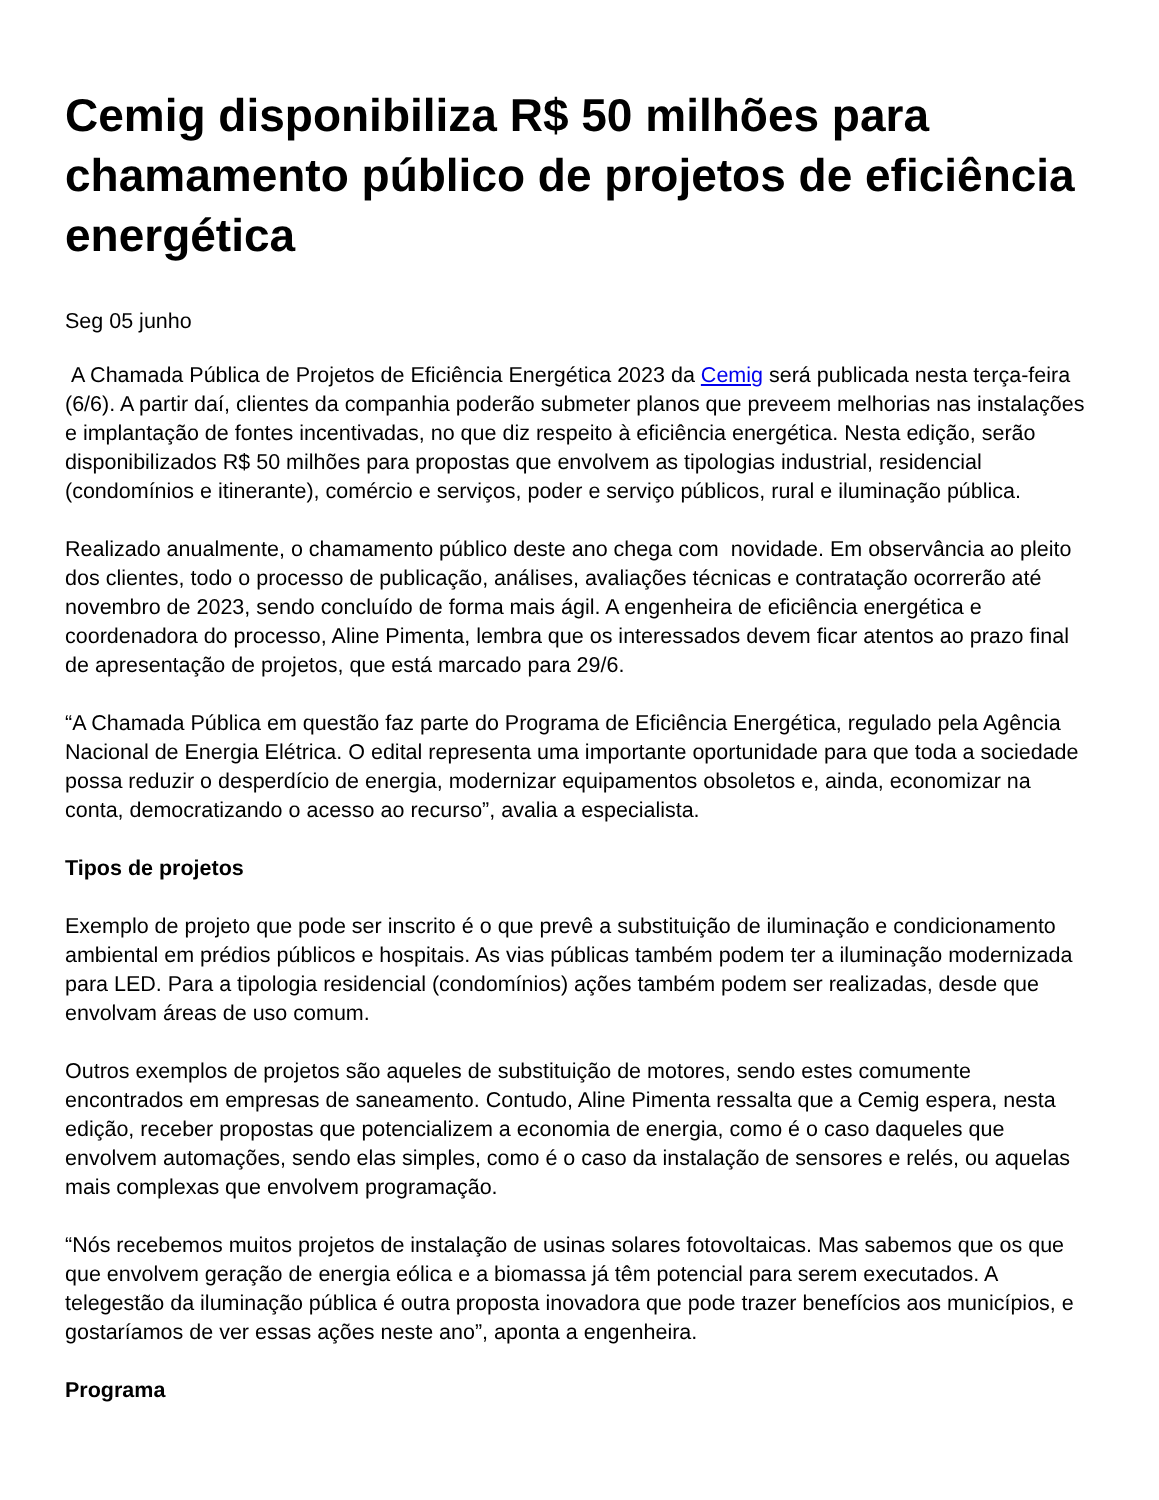Cemig disponibiliza R$ 50 milhões para chamamento público de projetos de eficiência energética
Seg 05 junho
A Chamada Pública de Projetos de Eficiência Energética 2023 da Cemig será publicada nesta terça-feira (6/6). A partir daí, clientes da companhia poderão submeter planos que preveem melhorias nas instalações e implantação de fontes incentivadas, no que diz respeito à eficiência energética. Nesta edição, serão disponibilizados R$ 50 milhões para propostas que envolvem as tipologias industrial, residencial (condomínios e itinerante), comércio e serviços, poder e serviço públicos, rural e iluminação pública.
Realizado anualmente, o chamamento público deste ano chega com novidade. Em observância ao pleito dos clientes, todo o processo de publicação, análises, avaliações técnicas e contratação ocorrerão até novembro de 2023, sendo concluído de forma mais ágil. A engenheira de eficiência energética e coordenadora do processo, Aline Pimenta, lembra que os interessados devem ficar atentos ao prazo final de apresentação de projetos, que está marcado para 29/6.
“A Chamada Pública em questão faz parte do Programa de Eficiência Energética, regulado pela Agência Nacional de Energia Elétrica. O edital representa uma importante oportunidade para que toda a sociedade possa reduzir o desperdício de energia, modernizar equipamentos obsoletos e, ainda, economizar na conta, democratizando o acesso ao recurso”, avalia a especialista.
Tipos de projetos
Exemplo de projeto que pode ser inscrito é o que prevê a substituição de iluminação e condicionamento ambiental em prédios públicos e hospitais. As vias públicas também podem ter a iluminação modernizada para LED. Para a tipologia residencial (condomínios) ações também podem ser realizadas, desde que envolvam áreas de uso comum.
Outros exemplos de projetos são aqueles de substituição de motores, sendo estes comumente encontrados em empresas de saneamento. Contudo, Aline Pimenta ressalta que a Cemig espera, nesta edição, receber propostas que potencializem a economia de energia, como é o caso daqueles que envolvem automações, sendo elas simples, como é o caso da instalação de sensores e relés, ou aquelas mais complexas que envolvem programação.
“Nós recebemos muitos projetos de instalação de usinas solares fotovoltaicas. Mas sabemos que os que que envolvem geração de energia eólica e a biomassa já têm potencial para serem executados. A telegestão da iluminação pública é outra proposta inovadora que pode trazer benefícios aos municípios, e gostaríamos de ver essas ações neste ano”, aponta a engenheira.
Programa